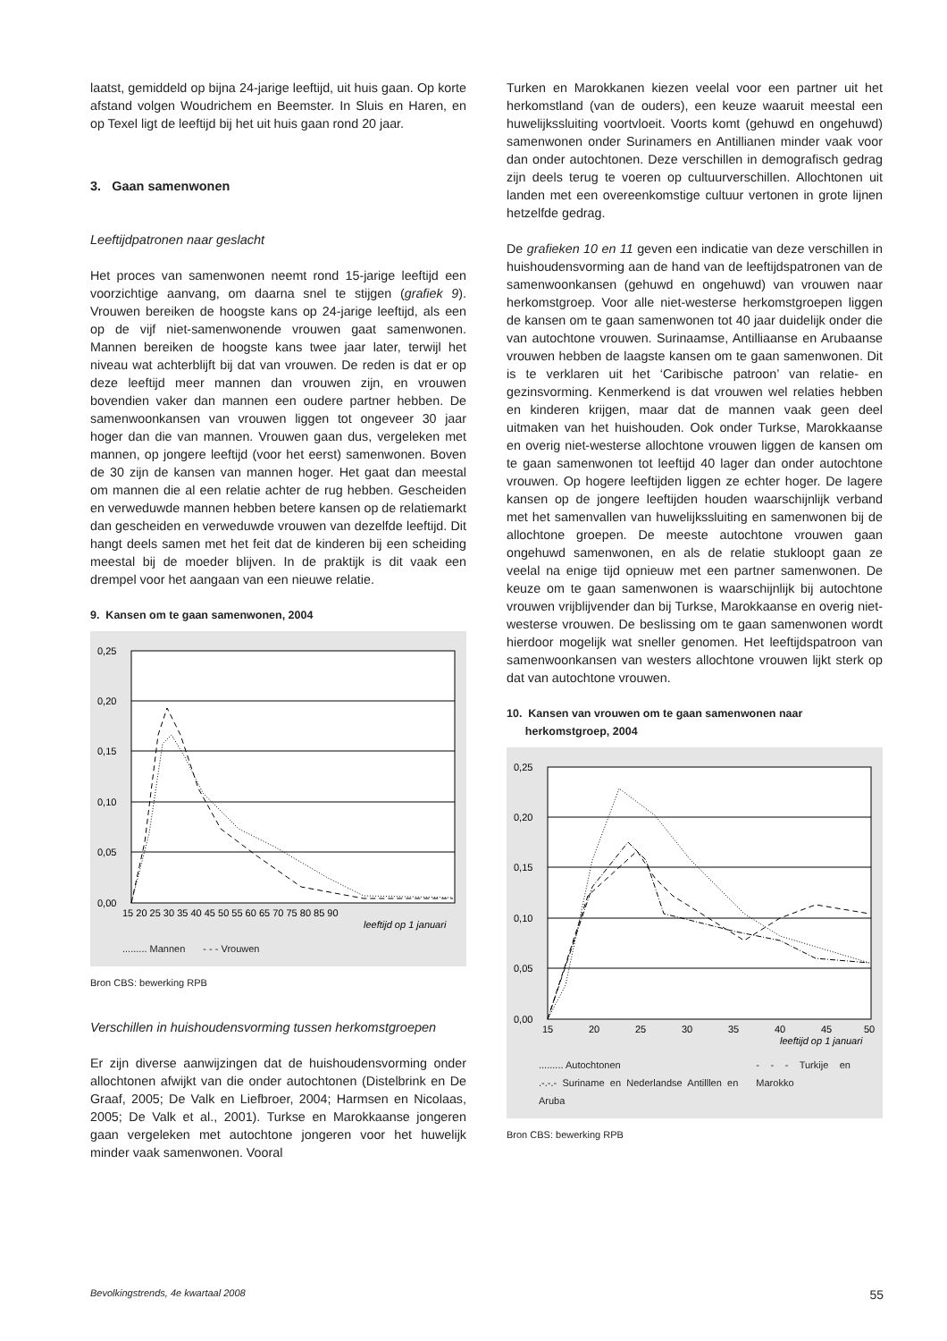laatst, gemiddeld op bijna 24-jarige leeftijd, uit huis gaan. Op korte afstand volgen Woudrichem en Beemster. In Sluis en Haren, en op Texel ligt de leeftijd bij het uit huis gaan rond 20 jaar.
3. Gaan samenwonen
Leeftijdpatronen naar geslacht
Het proces van samenwonen neemt rond 15-jarige leeftijd een voorzichtige aanvang, om daarna snel te stijgen (grafiek 9). Vrouwen bereiken de hoogste kans op 24-jarige leeftijd, als een op de vijf niet-samenwonende vrouwen gaat samenwonen. Mannen bereiken de hoogste kans twee jaar later, terwijl het niveau wat achterblijft bij dat van vrouwen. De reden is dat er op deze leeftijd meer mannen dan vrouwen zijn, en vrouwen bovendien vaker dan mannen een oudere partner hebben. De samenwoonkansen van vrouwen liggen tot ongeveer 30 jaar hoger dan die van mannen. Vrouwen gaan dus, vergeleken met mannen, op jongere leeftijd (voor het eerst) samenwonen. Boven de 30 zijn de kansen van mannen hoger. Het gaat dan meestal om mannen die al een relatie achter de rug hebben. Gescheiden en verweduwde mannen hebben betere kansen op de relatiemarkt dan gescheiden en verweduwde vrouwen van dezelfde leeftijd. Dit hangt deels samen met het feit dat de kinderen bij een scheiding meestal bij de moeder blijven. In de praktijk is dit vaak een drempel voor het aangaan van een nieuwe relatie.
9. Kansen om te gaan samenwonen, 2004
0,25
0,20
0,15
0,10
0,05
0,00
15 20 25 30 35 40 45 50 55 60 65 70 75 80 85 90
leeftijd op 1 januari
......... Mannen - - - Vrouwen
Bron CBS: bewerking RPB
Verschillen in huishoudensvorming tussen herkomstgroepen
Er zijn diverse aanwijzingen dat de huishoudensvorming onder allochtonen afwijkt van die onder autochtonen (Distelbrink en De Graaf, 2005; De Valk en Liefbroer, 2004; Harmsen en Nicolaas, 2005; De Valk et al., 2001). Turkse en Marokkaanse jongeren gaan vergeleken met autochtone jongeren voor het huwelijk minder vaak samenwonen. Vooral
Turken en Marokkanen kiezen veelal voor een partner uit het herkomstland (van de ouders), een keuze waaruit meestal een huwelijkssluiting voortvloeit. Voorts komt (gehuwd en ongehuwd) samenwonen onder Surinamers en Antillianen minder vaak voor dan onder autochtonen. Deze verschillen in demografisch gedrag zijn deels terug te voeren op cultuurverschillen. Allochtonen uit landen met een overeenkomstige cultuur vertonen in grote lijnen hetzelfde gedrag.
De grafieken 10 en 11 geven een indicatie van deze verschillen in huishoudensvorming aan de hand van de leeftijdspatronen van de samenwoonkansen (gehuwd en ongehuwd) van vrouwen naar herkomstgroep. Voor alle niet-westerse herkomstgroepen liggen de kansen om te gaan samenwonen tot 40 jaar duidelijk onder die van autochtone vrouwen. Surinaamse, Antilliaanse en Arubaanse vrouwen hebben de laagste kansen om te gaan samenwonen. Dit is te verklaren uit het ‘Caribische patroon’ van relatie- en gezinsvorming. Kenmerkend is dat vrouwen wel relaties hebben en kinderen krijgen, maar dat de mannen vaak geen deel uitmaken van het huishouden. Ook onder Turkse, Marokkaanse en overig niet-westerse allochtone vrouwen liggen de kansen om te gaan samenwonen tot leeftijd 40 lager dan onder autochtone vrouwen. Op hogere leeftijden liggen ze echter hoger. De lagere kansen op de jongere leeftijden houden waarschijnlijk verband met het samenvallen van huwelijkssluiting en samenwonen bij de allochtone groepen. De meeste autochtone vrouwen gaan ongehuwd samenwonen, en als de relatie stukloopt gaan ze veelal na enige tijd opnieuw met een partner samenwonen. De keuze om te gaan samenwonen is waarschijnlijk bij autochtone vrouwen vrijblijvender dan bij Turkse, Marokkaanse en overig niet-westerse vrouwen. De beslissing om te gaan samenwonen wordt hierdoor mogelijk wat sneller genomen. Het leeftijdspatroon van samenwoonkansen van westers allochtone vrouwen lijkt sterk op dat van autochtone vrouwen.
10. Kansen van vrouwen om te gaan samenwonen naar
herkomstgroep, 2004
0,25
0,20
0,15
0,10
0,05
0,00
15
20
25
30
35
40
45
50
leeftijd op 1 januari
......... Autochtonen
.-.-.- Suriname en Nederlandse Antilllen en Aruba - - - Turkije en Marokko
Bron CBS: bewerking RPB
Bevolkingstrends, 4e kwartaal 2008 55